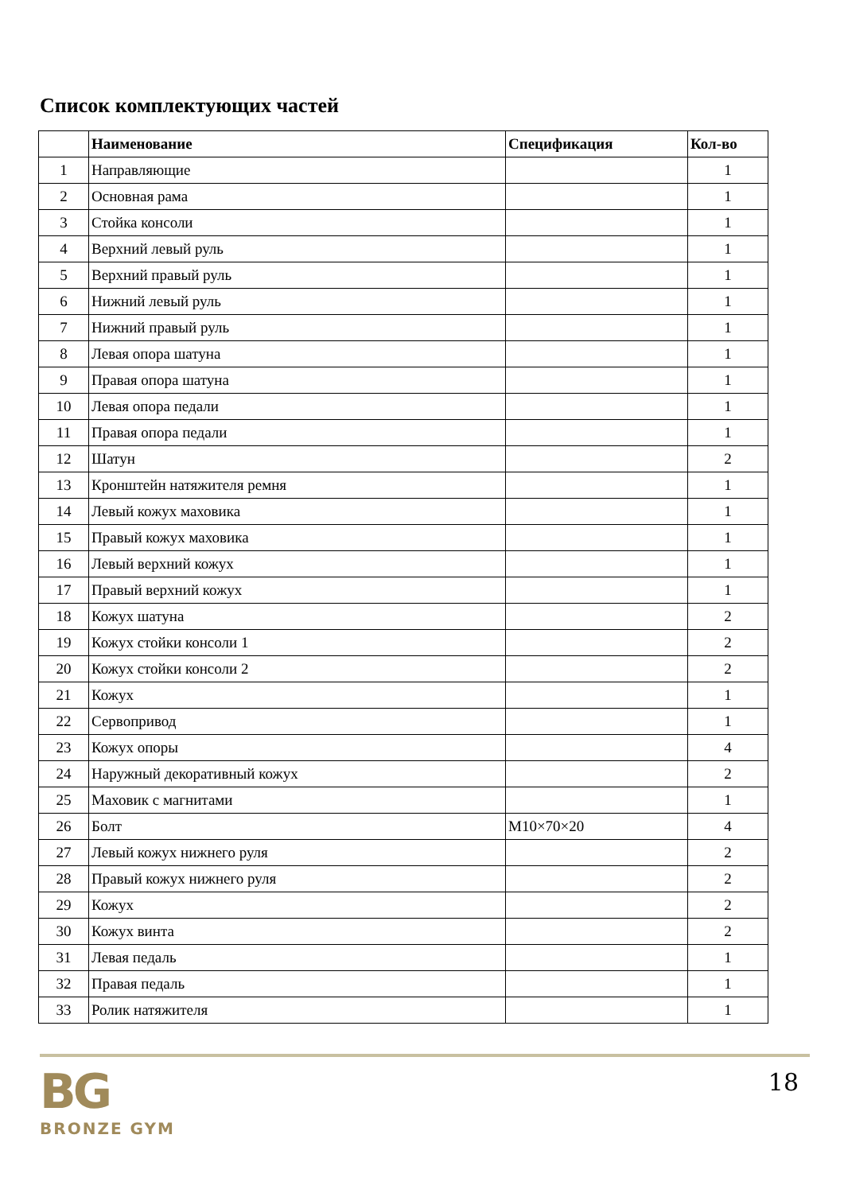Список комплектующих частей
| | Наименование | Спецификация | Кол-во |
| --- | --- | --- | --- |
| 1 | Направляющие | | 1 |
| 2 | Основная рама | | 1 |
| 3 | Стойка консоли | | 1 |
| 4 | Верхний левый руль | | 1 |
| 5 | Верхний правый руль | | 1 |
| 6 | Нижний левый руль | | 1 |
| 7 | Нижний правый руль | | 1 |
| 8 | Левая опора шатуна | | 1 |
| 9 | Правая опора шатуна | | 1 |
| 10 | Левая опора педали | | 1 |
| 11 | Правая опора педали | | 1 |
| 12 | Шатун | | 2 |
| 13 | Кронштейн натяжителя ремня | | 1 |
| 14 | Левый кожух маховика | | 1 |
| 15 | Правый кожух маховика | | 1 |
| 16 | Левый верхний кожух | | 1 |
| 17 | Правый верхний кожух | | 1 |
| 18 | Кожух шатуна | | 2 |
| 19 | Кожух стойки консоли 1 | | 2 |
| 20 | Кожух стойки консоли 2 | | 2 |
| 21 | Кожух | | 1 |
| 22 | Сервопривод | | 1 |
| 23 | Кожух опоры | | 4 |
| 24 | Наружный декоративный кожух | | 2 |
| 25 | Маховик с магнитами | | 1 |
| 26 | Болт | M10×70×20 | 4 |
| 27 | Левый кожух нижнего руля | | 2 |
| 28 | Правый кожух нижнего руля | | 2 |
| 29 | Кожух | | 2 |
| 30 | Кожух винта | | 2 |
| 31 | Левая педаль | | 1 |
| 32 | Правая педаль | | 1 |
| 33 | Ролик натяжителя | | 1 |
BG
BRONZE GYM
18